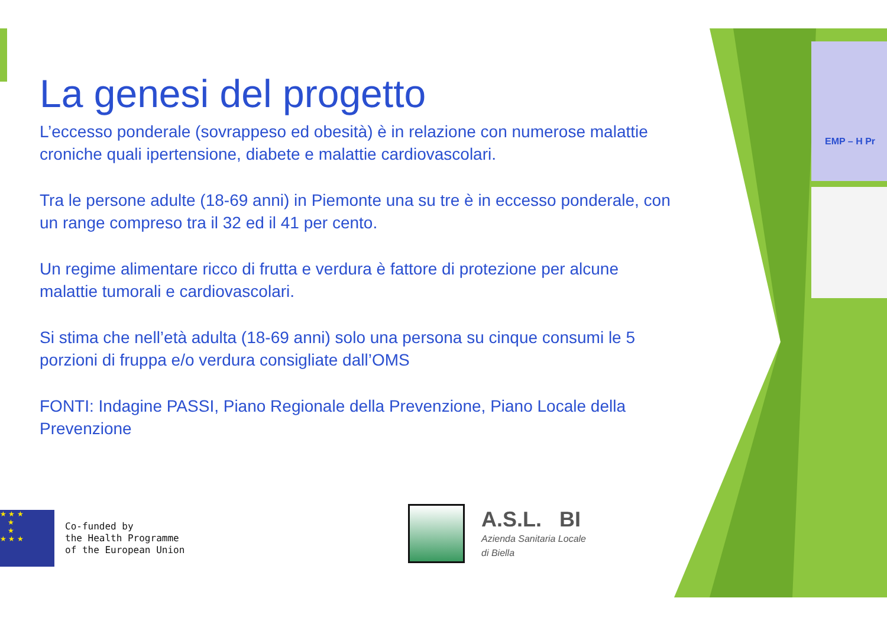EMP – H Pr
La genesi del progetto
L’eccesso ponderale (sovrappeso ed obesità) è in relazione con numerose malattie croniche quali ipertensione, diabete e malattie cardiovascolari.
Tra le persone adulte (18-69 anni) in Piemonte una su tre è in eccesso ponderale, con un range compreso tra il 32 ed il 41 per cento.
Un regime alimentare ricco di frutta e verdura è fattore di protezione per alcune malattie tumorali e cardiovascolari.
Si stima che nell’età adulta (18-69 anni) solo una persona su cinque consumi le 5 porzioni di fruppa e/o verdura consigliate dall’OMS
FONTI: Indagine PASSI, Piano Regionale della Prevenzione, Piano Locale della Prevenzione
★ ★ ★
★
★
★ ★ ★
Co-funded by
the Health Programme
of the European Union
A.S.L. BI
Azienda Sanitaria Locale
di Biella